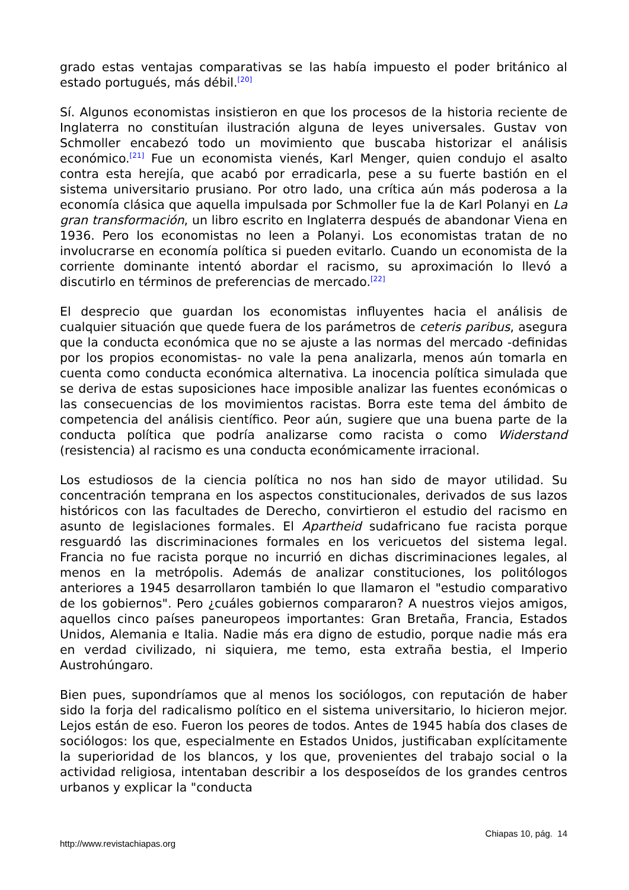grado estas ventajas comparativas se las había impuesto el poder británico al estado portugués, más débil.<sup>[20]</sup>
Sí. Algunos economistas insistieron en que los procesos de la historia reciente de Inglaterra no constituían ilustración alguna de leyes universales. Gustav von Schmoller encabezó todo un movimiento que buscaba historizar el análisis económico.<sup>[21]</sup> Fue un economista vienés, Karl Menger, quien condujo el asalto contra esta herejía, que acabó por erradicarla, pese a su fuerte bastión en el sistema universitario prusiano. Por otro lado, una crítica aún más poderosa a la economía clásica que aquella impulsada por Schmoller fue la de Karl Polanyi en La gran transformación, un libro escrito en Inglaterra después de abandonar Viena en 1936. Pero los economistas no leen a Polanyi. Los economistas tratan de no involucrarse en economía política si pueden evitarlo. Cuando un economista de la corriente dominante intentó abordar el racismo, su aproximación lo llevó a discutirlo en términos de preferencias de mercado.<sup>[22]</sup>
El desprecio que guardan los economistas influyentes hacia el análisis de cualquier situación que quede fuera de los parámetros de ceteris paribus, asegura que la conducta económica que no se ajuste a las normas del mercado -definidas por los propios economistas- no vale la pena analizarla, menos aún tomarla en cuenta como conducta económica alternativa. La inocencia política simulada que se deriva de estas suposiciones hace imposible analizar las fuentes económicas o las consecuencias de los movimientos racistas. Borra este tema del ámbito de competencia del análisis científico. Peor aún, sugiere que una buena parte de la conducta política que podría analizarse como racista o como Widerstand (resistencia) al racismo es una conducta económicamente irracional.
Los estudiosos de la ciencia política no nos han sido de mayor utilidad. Su concentración temprana en los aspectos constitucionales, derivados de sus lazos históricos con las facultades de Derecho, convirtieron el estudio del racismo en asunto de legislaciones formales. El Apartheid sudafricano fue racista porque resguardó las discriminaciones formales en los vericuetos del sistema legal. Francia no fue racista porque no incurrió en dichas discriminaciones legales, al menos en la metrópolis. Además de analizar constituciones, los politólogos anteriores a 1945 desarrollaron también lo que llamaron el "estudio comparativo de los gobiernos". Pero ¿cuáles gobiernos compararon? A nuestros viejos amigos, aquellos cinco países paneuropeos importantes: Gran Bretaña, Francia, Estados Unidos, Alemania e Italia. Nadie más era digno de estudio, porque nadie más era en verdad civilizado, ni siquiera, me temo, esta extraña bestia, el Imperio Austrohúngaro.
Bien pues, supondríamos que al menos los sociólogos, con reputación de haber sido la forja del radicalismo político en el sistema universitario, lo hicieron mejor. Lejos están de eso. Fueron los peores de todos. Antes de 1945 había dos clases de sociólogos: los que, especialmente en Estados Unidos, justificaban explícitamente la superioridad de los blancos, y los que, provenientes del trabajo social o la actividad religiosa, intentaban describir a los desposeídos de los grandes centros urbanos y explicar la "conducta
Chiapas 10, pág. 14
http://www.revistachiapas.org